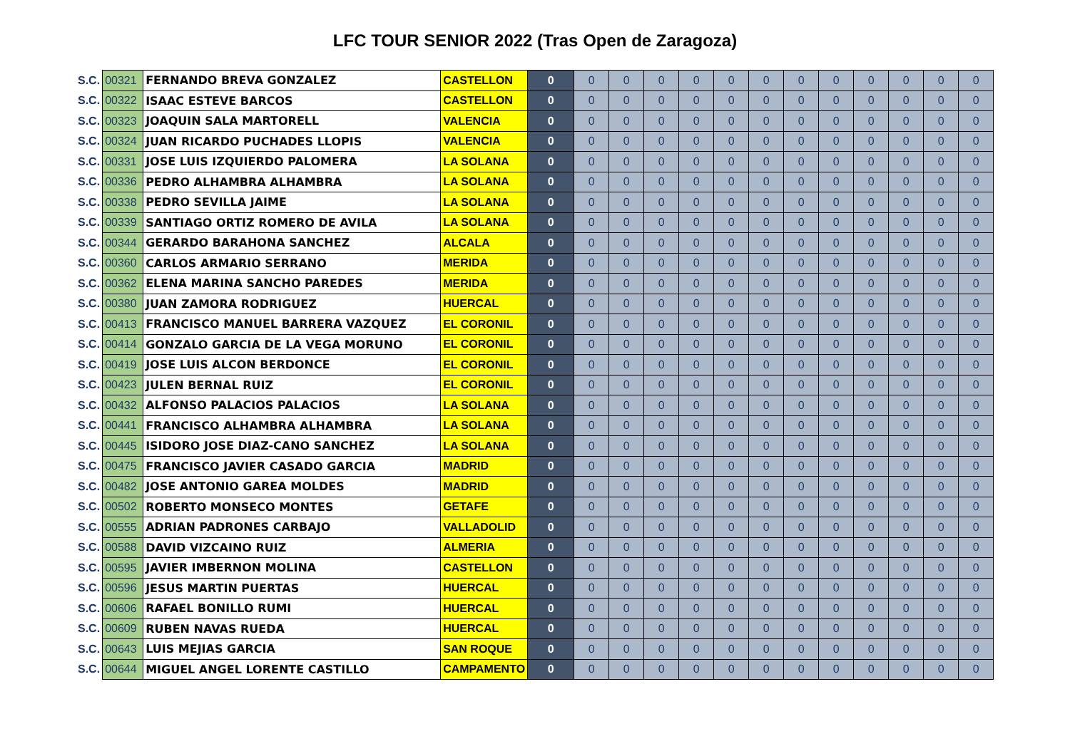LFC TOUR SENIOR 2022 (Tras Open de Zaragoza)
| S.C. | 00321 | FERNANDO BREVA GONZALEZ | CASTELLON | 0 | 0 | 0 | 0 | 0 | 0 | 0 | 0 | 0 | 0 | 0 | 0 | 0 |
| S.C. | 00322 | ISAAC ESTEVE BARCOS | CASTELLON | 0 | 0 | 0 | 0 | 0 | 0 | 0 | 0 | 0 | 0 | 0 | 0 | 0 |
| S.C. | 00323 | JOAQUIN SALA MARTORELL | VALENCIA | 0 | 0 | 0 | 0 | 0 | 0 | 0 | 0 | 0 | 0 | 0 | 0 | 0 |
| S.C. | 00324 | JUAN RICARDO PUCHADES LLOPIS | VALENCIA | 0 | 0 | 0 | 0 | 0 | 0 | 0 | 0 | 0 | 0 | 0 | 0 | 0 |
| S.C. | 00331 | JOSE LUIS IZQUIERDO PALOMERA | LA SOLANA | 0 | 0 | 0 | 0 | 0 | 0 | 0 | 0 | 0 | 0 | 0 | 0 | 0 |
| S.C. | 00336 | PEDRO ALHAMBRA ALHAMBRA | LA SOLANA | 0 | 0 | 0 | 0 | 0 | 0 | 0 | 0 | 0 | 0 | 0 | 0 | 0 |
| S.C. | 00338 | PEDRO SEVILLA JAIME | LA SOLANA | 0 | 0 | 0 | 0 | 0 | 0 | 0 | 0 | 0 | 0 | 0 | 0 | 0 |
| S.C. | 00339 | SANTIAGO ORTIZ ROMERO DE AVILA | LA SOLANA | 0 | 0 | 0 | 0 | 0 | 0 | 0 | 0 | 0 | 0 | 0 | 0 | 0 |
| S.C. | 00344 | GERARDO BARAHONA SANCHEZ | ALCALA | 0 | 0 | 0 | 0 | 0 | 0 | 0 | 0 | 0 | 0 | 0 | 0 | 0 |
| S.C. | 00360 | CARLOS ARMARIO SERRANO | MERIDA | 0 | 0 | 0 | 0 | 0 | 0 | 0 | 0 | 0 | 0 | 0 | 0 | 0 |
| S.C. | 00362 | ELENA MARINA SANCHO PAREDES | MERIDA | 0 | 0 | 0 | 0 | 0 | 0 | 0 | 0 | 0 | 0 | 0 | 0 | 0 |
| S.C. | 00380 | JUAN ZAMORA RODRIGUEZ | HUERCAL | 0 | 0 | 0 | 0 | 0 | 0 | 0 | 0 | 0 | 0 | 0 | 0 | 0 |
| S.C. | 00413 | FRANCISCO MANUEL BARRERA VAZQUEZ | EL CORONIL | 0 | 0 | 0 | 0 | 0 | 0 | 0 | 0 | 0 | 0 | 0 | 0 | 0 |
| S.C. | 00414 | GONZALO GARCIA DE LA VEGA MORUNO | EL CORONIL | 0 | 0 | 0 | 0 | 0 | 0 | 0 | 0 | 0 | 0 | 0 | 0 | 0 |
| S.C. | 00419 | JOSE LUIS ALCON BERDONCE | EL CORONIL | 0 | 0 | 0 | 0 | 0 | 0 | 0 | 0 | 0 | 0 | 0 | 0 | 0 |
| S.C. | 00423 | JULEN BERNAL RUIZ | EL CORONIL | 0 | 0 | 0 | 0 | 0 | 0 | 0 | 0 | 0 | 0 | 0 | 0 | 0 |
| S.C. | 00432 | ALFONSO PALACIOS PALACIOS | LA SOLANA | 0 | 0 | 0 | 0 | 0 | 0 | 0 | 0 | 0 | 0 | 0 | 0 | 0 |
| S.C. | 00441 | FRANCISCO ALHAMBRA ALHAMBRA | LA SOLANA | 0 | 0 | 0 | 0 | 0 | 0 | 0 | 0 | 0 | 0 | 0 | 0 | 0 |
| S.C. | 00445 | ISIDORO JOSE DIAZ-CANO SANCHEZ | LA SOLANA | 0 | 0 | 0 | 0 | 0 | 0 | 0 | 0 | 0 | 0 | 0 | 0 | 0 |
| S.C. | 00475 | FRANCISCO JAVIER CASADO GARCIA | MADRID | 0 | 0 | 0 | 0 | 0 | 0 | 0 | 0 | 0 | 0 | 0 | 0 | 0 |
| S.C. | 00482 | JOSE ANTONIO GAREA MOLDES | MADRID | 0 | 0 | 0 | 0 | 0 | 0 | 0 | 0 | 0 | 0 | 0 | 0 | 0 |
| S.C. | 00502 | ROBERTO MONSECO MONTES | GETAFE | 0 | 0 | 0 | 0 | 0 | 0 | 0 | 0 | 0 | 0 | 0 | 0 | 0 |
| S.C. | 00555 | ADRIAN PADRONES CARBAJO | VALLADOLID | 0 | 0 | 0 | 0 | 0 | 0 | 0 | 0 | 0 | 0 | 0 | 0 | 0 |
| S.C. | 00588 | DAVID VIZCAINO RUIZ | ALMERIA | 0 | 0 | 0 | 0 | 0 | 0 | 0 | 0 | 0 | 0 | 0 | 0 | 0 |
| S.C. | 00595 | JAVIER IMBERNON MOLINA | CASTELLON | 0 | 0 | 0 | 0 | 0 | 0 | 0 | 0 | 0 | 0 | 0 | 0 | 0 |
| S.C. | 00596 | JESUS MARTIN PUERTAS | HUERCAL | 0 | 0 | 0 | 0 | 0 | 0 | 0 | 0 | 0 | 0 | 0 | 0 | 0 |
| S.C. | 00606 | RAFAEL BONILLO RUMI | HUERCAL | 0 | 0 | 0 | 0 | 0 | 0 | 0 | 0 | 0 | 0 | 0 | 0 | 0 |
| S.C. | 00609 | RUBEN NAVAS RUEDA | HUERCAL | 0 | 0 | 0 | 0 | 0 | 0 | 0 | 0 | 0 | 0 | 0 | 0 | 0 |
| S.C. | 00643 | LUIS MEJIAS GARCIA | SAN ROQUE | 0 | 0 | 0 | 0 | 0 | 0 | 0 | 0 | 0 | 0 | 0 | 0 | 0 |
| S.C. | 00644 | MIGUEL ANGEL LORENTE CASTILLO | CAMPAMENTO | 0 | 0 | 0 | 0 | 0 | 0 | 0 | 0 | 0 | 0 | 0 | 0 | 0 |